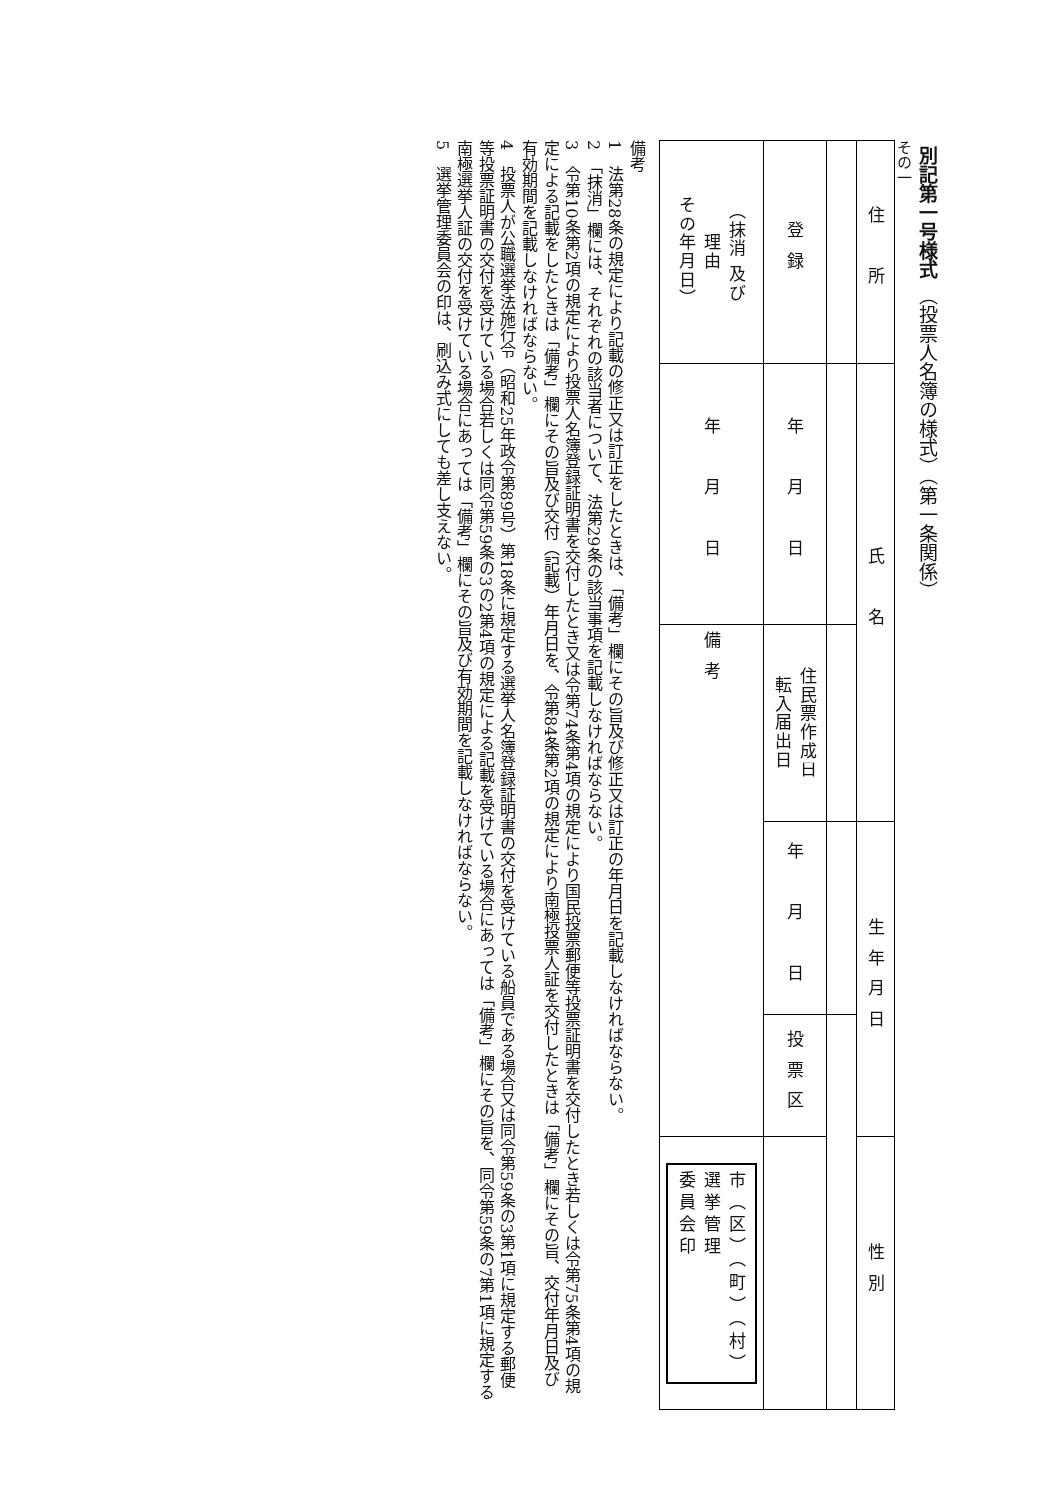別記第一号様式 （投票人名簿の様式）（第一条関係）
その一
| 住 所 | 氏 名 | | 生年月日 | | 性別 |
| 登録 | 年 月 日 | 住民票作成日 転入届出日 | 年 月 日 | 投票区 | |
| （抹消 及び 理由 その年月日） | 年 月 日 | 備考 | | | 市（区）（町）（村） 選挙管理 委員会印 |
備考
1　法第28条の規定により記載の修正又は訂正をしたときは、「備考」欄にその旨及び修正又は訂正の年月日を記載しなければならない。
2　「抹消」欄には、それぞれの該当者について、法第29条の該当事項を記載しなければならない。
3　令第10条第2項の規定により投票人名簿登録証明書を交付したとき又は令第74条第4項の規定により国民投票郵便等投票証明書を交付したとき若しくは令第75条第4項の規定による記載をしたときは「備考」欄にその旨及び交付（記載）年月日を、令第84条第2項の規定により南極投票人証を交付したときは「備考」欄にその旨、交付年月日及び有効期間を記載しなければならない。
4　投票人が公職選挙法施行令（昭和25年政令第89号）第18条に規定する選挙人名簿登録証明書の交付を受けている船員である場合又は同令第59条の3第1項に規定する郵便等投票証明書の交付を受けている場合若しくは同令第59条の3の2第4項の規定による記載を受けている場合にあっては「備考」欄にその旨を、同令第59条の7第1項に規定する南極選挙人証の交付を受けている場合にあっては「備考」欄にその旨及び有効期間を記載しなければならない。
5　選挙管理委員会の印は、刷込み式にしても差し支えない。